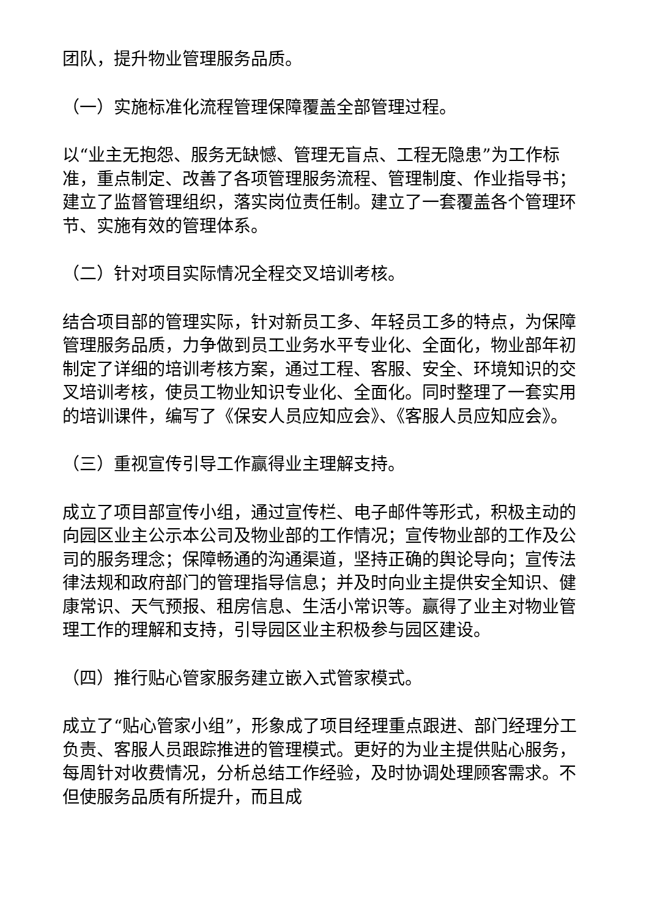团队，提升物业管理服务品质。
（一）实施标准化流程管理保障覆盖全部管理过程。
以“业主无抱怨、服务无缺憾、管理无盲点、工程无隐患”为工作标准，重点制定、改善了各项管理服务流程、管理制度、作业指导书；建立了监督管理组织，落实岗位责任制。建立了一套覆盖各个管理环节、实施有效的管理体系。
（二）针对项目实际情况全程交叉培训考核。
结合项目部的管理实际，针对新员工多、年轻员工多的特点，为保障管理服务品质，力争做到员工业务水平专业化、全面化，物业部年初制定了详细的培训考核方案，通过工程、客服、安全、环境知识的交叉培训考核，使员工物业知识专业化、全面化。同时整理了一套实用的培训课件，编写了《保安人员应知应会》、《客服人员应知应会》。
（三）重视宣传引导工作赢得业主理解支持。
成立了项目部宣传小组，通过宣传栏、电子邮件等形式，积极主动的向园区业主公示本公司及物业部的工作情况；宣传物业部的工作及公司的服务理念；保障畅通的沟通渠道，坚持正确的舆论导向；宣传法律法规和政府部门的管理指导信息；并及时向业主提供安全知识、健康常识、天气预报、租房信息、生活小常识等。赢得了业主对物业管理工作的理解和支持，引导园区业主积极参与园区建设。
（四）推行贴心管家服务建立嵌入式管家模式。
成立了“贴心管家小组”，形象成了项目经理重点跟进、部门经理分工负责、客服人员跟踪推进的管理模式。更好的为业主提供贴心服务，每周针对收费情况，分析总结工作经验，及时协调处理顾客需求。不但使服务品质有所提升，而且成